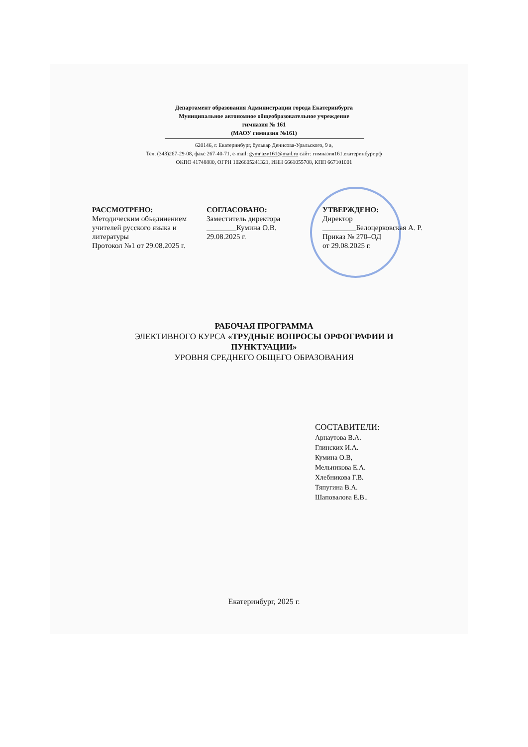Департамент образования Администрации города Екатеринбурга
Муниципальное автономное общеобразовательное учреждение
гимназия № 161
(МАОУ гимназия №161)
620146, г. Екатеринбург, бульвар Денисова-Уральского, 9 а,
Тел. (343)267-29-08, факс 267-40-71, e-mail: gymnazy161@mail.ru сайт: гимназия161.екатеринбург.рф
ОКПО 41748880, ОГРН 1026605241321, ИНН 6661055708, КПП 667101001
РАССМОТРЕНО:
Методическим объединением учителей русского языка и литературы
Протокол №1 от 29.08.2025 г.
СОГЛАСОВАНО:
Заместитель директора
________Кумина О.В.
29.08.2025 г.
УТВЕРЖДЕНО:
Директор
_________Белоцерковская А. Р.
Приказ № 270–ОД
от 29.08.2025 г.
РАБОЧАЯ ПРОГРАММА
ЭЛЕКТИВНОГО КУРСА «ТРУДНЫЕ ВОПРОСЫ ОРФОГРАФИИ И
ПУНКТУАЦИИ»
УРОВНЯ СРЕДНЕГО ОБЩЕГО ОБРАЗОВАНИЯ
СОСТАВИТЕЛИ:
Арнаутова В.А.
Глинских И.А.
Кумина О.В,
Мельникова Е.А.
Хлебникова Г.В.
Тяпугина В.А.
Шаповалова Е.В..
Екатеринбург, 2025 г.